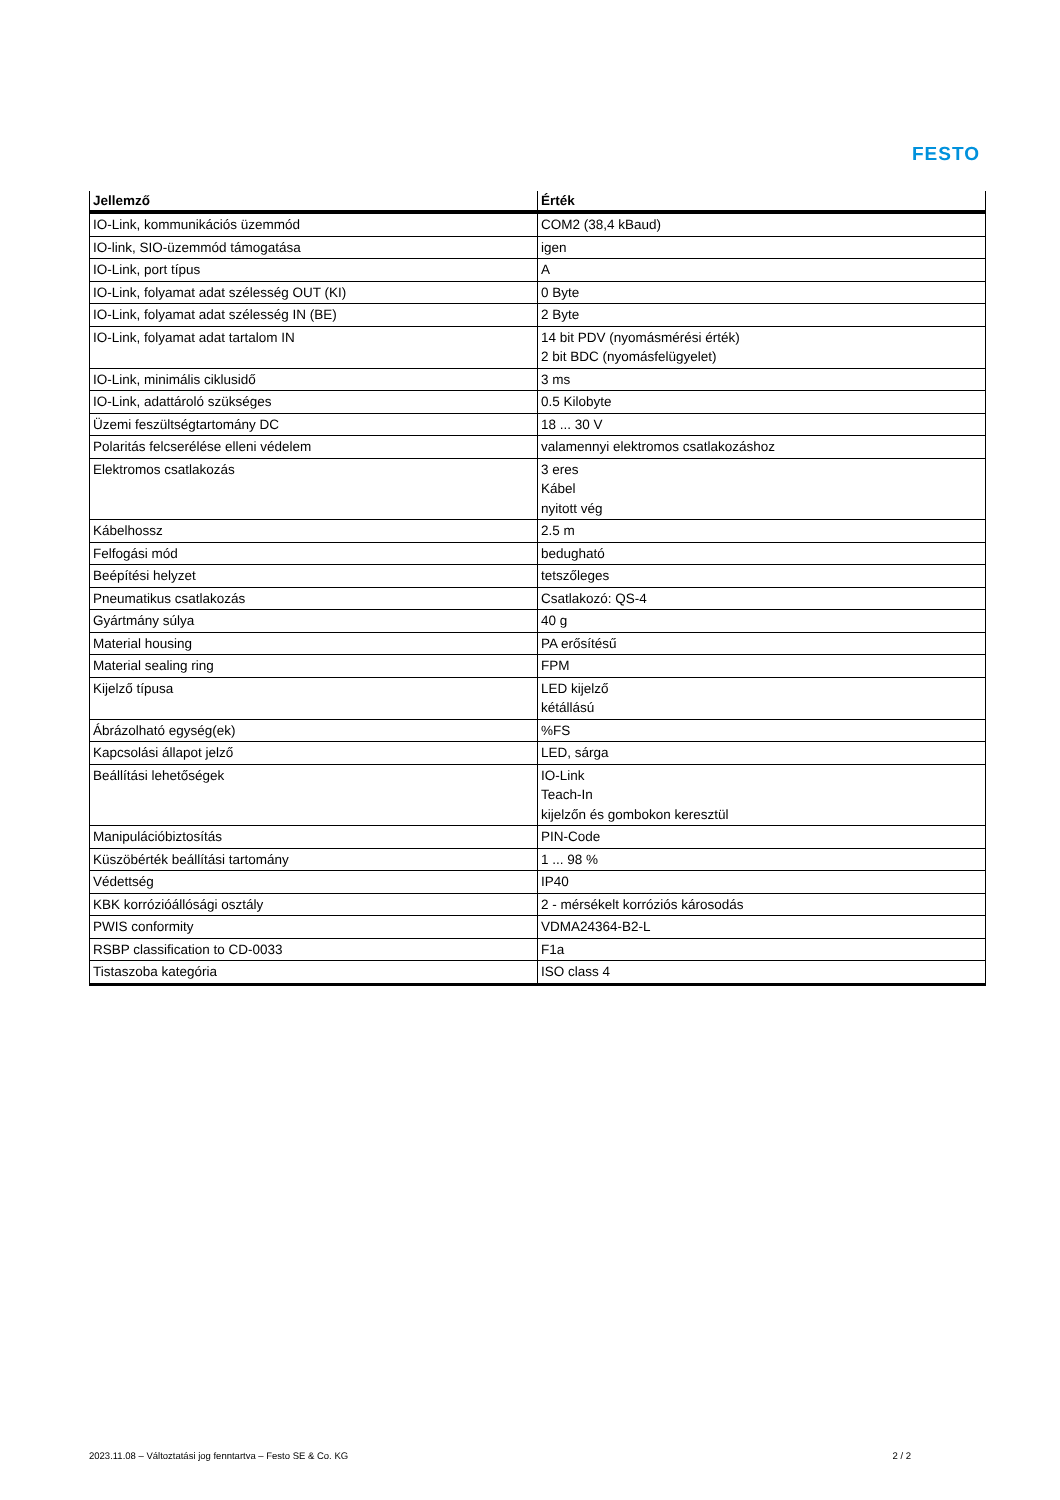FESTO
| Jellemző | Érték |
| --- | --- |
| IO-Link, kommunikációs üzemmód | COM2 (38,4 kBaud) |
| IO-link, SIO-üzemmód támogatása | igen |
| IO-Link, port típus | A |
| IO-Link, folyamat adat szélesség OUT (KI) | 0 Byte |
| IO-Link, folyamat adat szélesség IN (BE) | 2 Byte |
| IO-Link, folyamat adat tartalom IN | 14 bit PDV (nyomásmérési érték) 2 bit BDC (nyomásfelügyelet) |
| IO-Link, minimális ciklusidő | 3 ms |
| IO-Link, adattároló szükséges | 0.5 Kilobyte |
| Üzemi feszültségtartomány DC | 18 ... 30 V |
| Polaritás felcserélése elleni védelem | valamennyi elektromos csatlakozáshoz |
| Elektromos csatlakozás | 3 eres Kábel nyitott vég |
| Kábelhossz | 2.5 m |
| Felfogási mód | bedugható |
| Beépítési helyzet | tetszőleges |
| Pneumatikus csatlakozás | Csatlakozó: QS-4 |
| Gyártmány súlya | 40 g |
| Material housing | PA erősítésű |
| Material sealing ring | FPM |
| Kijelző típusa | LED kijelző kétállású |
| Ábrázolható egység(ek) | %FS |
| Kapcsolási állapot jelző | LED, sárga |
| Beállítási lehetőségek | IO-Link Teach-In kijelzőn és gombokon keresztül |
| Manipulációbiztosítás | PIN-Code |
| Küszöbérték beállítási tartomány | 1 ... 98 % |
| Védettség | IP40 |
| KBK korrózióállósági osztály | 2 - mérsékelt korróziós károsodás |
| PWIS conformity | VDMA24364-B2-L |
| RSBP classification to CD-0033 | F1a |
| Tistaszoba kategória | ISO class 4 |
2023.11.08 – Változtatási jog fenntartva – Festo SE & Co. KG 2 / 2